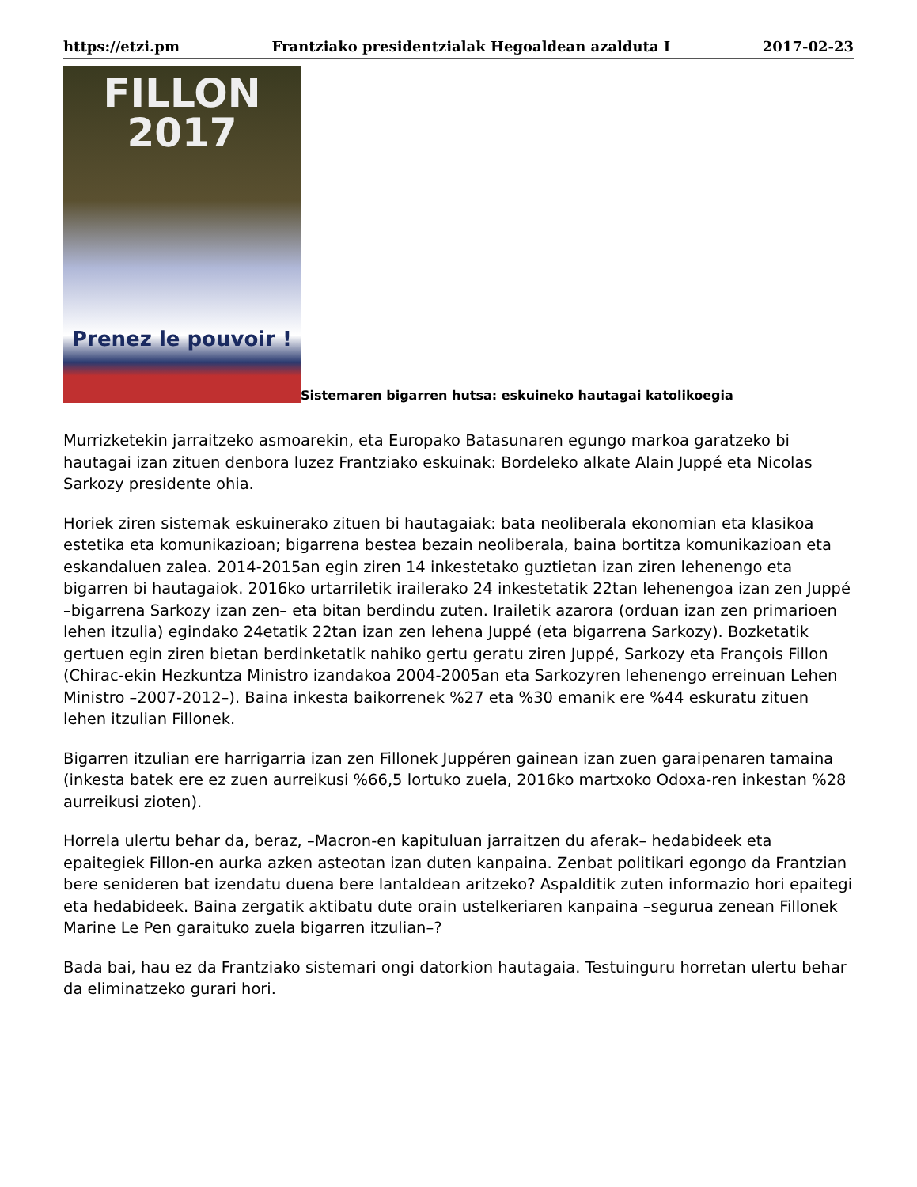https://etzi.pm Frantziako presidentzialak Hegoaldean azalduta I 2017-02-23
FILLON
2017
Prenez le pouvoir !
Sistemaren bigarren hutsa: eskuineko hautagai katolikoegia
Murrizketekin jarraitzeko asmoarekin, eta Europako Batasunaren egungo markoa garatzeko bi hautagai izan zituen denbora luzez Frantziako eskuinak: Bordeleko alkate Alain Juppé eta Nicolas Sarkozy presidente ohia.
Horiek ziren sistemak eskuinerako zituen bi hautagaiak: bata neoliberala ekonomian eta klasikoa estetika eta komunikazioan; bigarrena bestea bezain neoliberala, baina bortitza komunikazioan eta eskandaluen zalea. 2014-2015an egin ziren 14 inkestetako guztietan izan ziren lehenengo eta bigarren bi hautagaiok. 2016ko urtarriletik irailerako 24 inkestetatik 22tan lehenengoa izan zen Juppé –bigarrena Sarkozy izan zen– eta bitan berdindu zuten. Irailetik azarora (orduan izan zen primarioen lehen itzulia) egindako 24etatik 22tan izan zen lehena Juppé (eta bigarrena Sarkozy). Bozketatik gertuen egin ziren bietan berdinketatik nahiko gertu geratu ziren Juppé, Sarkozy eta François Fillon (Chirac-ekin Hezkuntza Ministro izandakoa 2004-2005an eta Sarkozyren lehenengo erreinuan Lehen Ministro –2007-2012–). Baina inkesta baikorrenek %27 eta %30 emanik ere %44 eskuratu zituen lehen itzulian Fillonek.
Bigarren itzulian ere harrigarria izan zen Fillonek Juppéren gainean izan zuen garaipenaren tamaina (inkesta batek ere ez zuen aurreikusi %66,5 lortuko zuela, 2016ko martxoko Odoxa-ren inkestan %28 aurreikusi zioten).
Horrela ulertu behar da, beraz, –Macron-en kapituluan jarraitzen du aferak– hedabideek eta epaitegiek Fillon-en aurka azken asteotan izan duten kanpaina. Zenbat politikari egongo da Frantzian bere senideren bat izendatu duena bere lantaldean aritzeko? Aspalditik zuten informazio hori epaitegi eta hedabideek. Baina zergatik aktibatu dute orain ustelkeriaren kanpaina –segurua zenean Fillonek Marine Le Pen garaituko zuela bigarren itzulian–?
Bada bai, hau ez da Frantziako sistemari ongi datorkion hautagaia. Testuinguru horretan ulertu behar da eliminatzeko gurari hori.